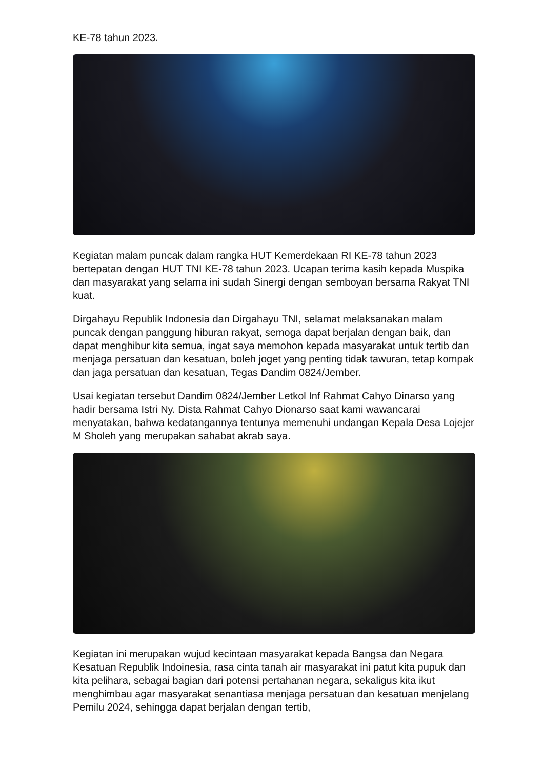KE-78 tahun 2023.
Kegiatan malam puncak dalam rangka HUT Kemerdekaan RI KE-78 tahun 2023 bertepatan dengan HUT TNI KE-78 tahun 2023. Ucapan terima kasih kepada Muspika dan masyarakat yang selama ini sudah Sinergi dengan semboyan bersama Rakyat TNI kuat.
Dirgahayu Republik Indonesia dan Dirgahayu TNI, selamat melaksanakan malam puncak dengan panggung hiburan rakyat, semoga dapat berjalan dengan baik, dan dapat menghibur kita semua, ingat saya memohon kepada masyarakat untuk tertib dan menjaga persatuan dan kesatuan, boleh joget yang penting tidak tawuran, tetap kompak dan jaga persatuan dan kesatuan, Tegas Dandim 0824/Jember.
Usai kegiatan tersebut Dandim 0824/Jember Letkol Inf Rahmat Cahyo Dinarso yang hadir bersama Istri Ny. Dista Rahmat Cahyo Dionarso saat kami wawancarai menyatakan, bahwa kedatangannya tentunya memenuhi undangan Kepala Desa Lojejer M Sholeh yang merupakan sahabat akrab saya.
Kegiatan ini merupakan wujud kecintaan masyarakat kepada Bangsa dan Negara Kesatuan Republik Indoinesia, rasa cinta tanah air masyarakat ini patut kita pupuk dan kita pelihara, sebagai bagian dari potensi pertahanan negara, sekaligus kita ikut menghimbau agar masyarakat senantiasa menjaga persatuan dan kesatuan menjelang Pemilu 2024, sehingga dapat berjalan dengan tertib,